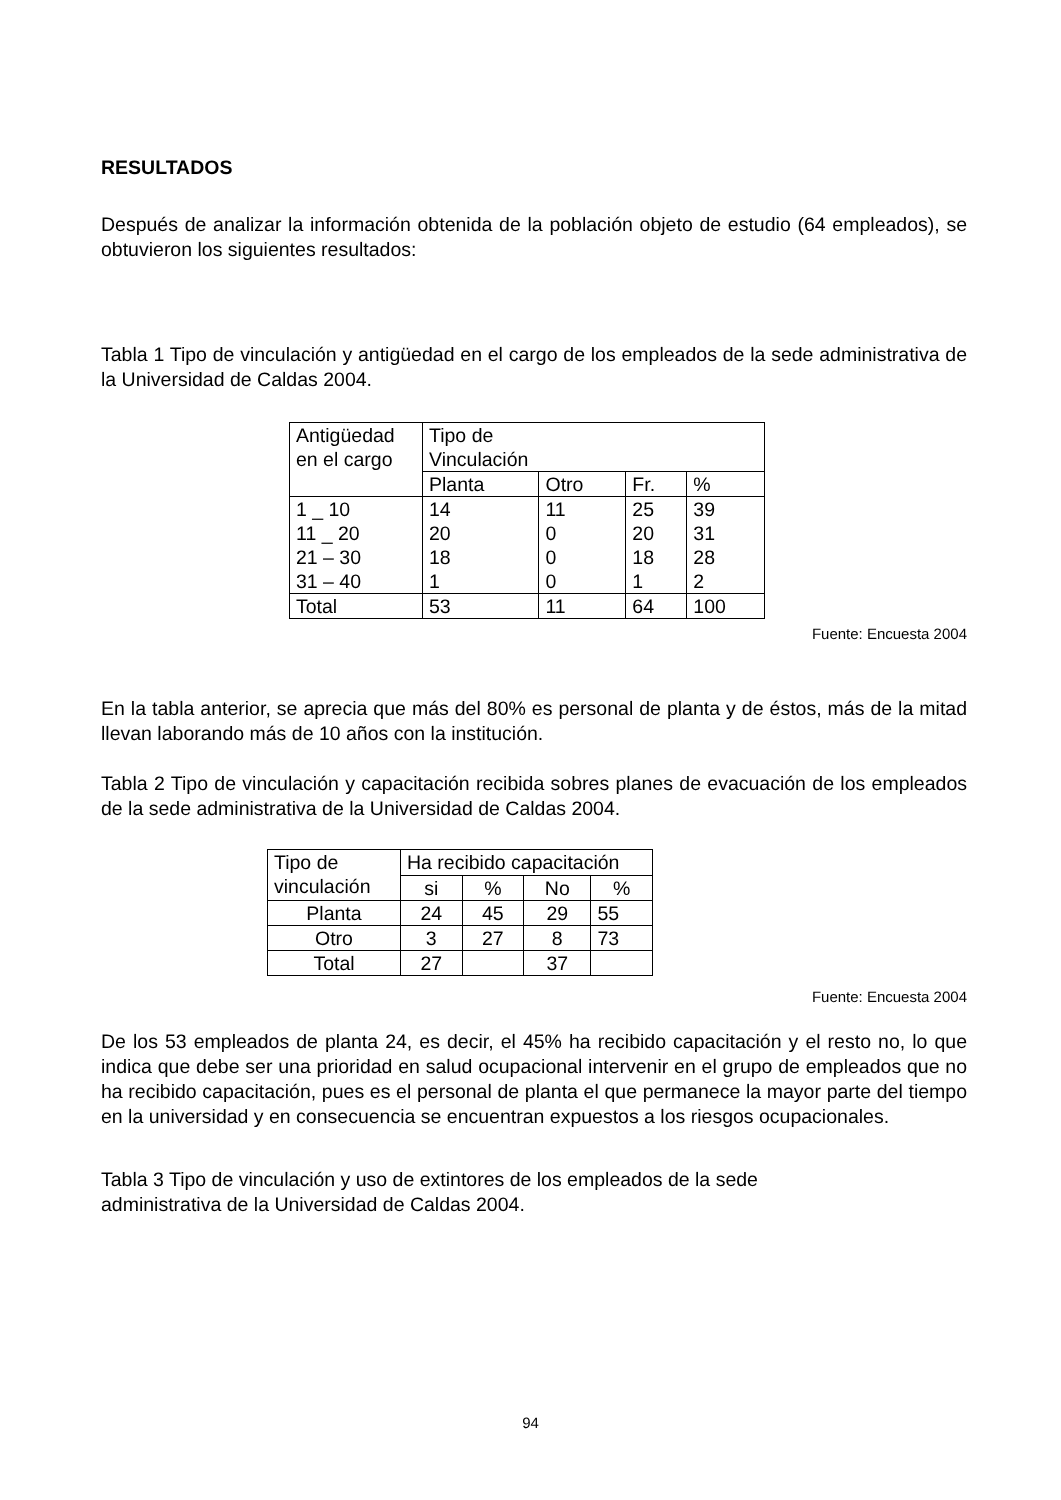RESULTADOS
Después de analizar la información obtenida de la población objeto de estudio (64 empleados), se obtuvieron los siguientes resultados:
Tabla 1 Tipo de vinculación y antigüedad en el cargo de los empleados de la sede administrativa de la Universidad de Caldas 2004.
| Antigüedad en el cargo | Tipo de Vinculación | | | |
| | Planta | Otro | Fr. | % |
| 1 _ 10 11 _ 20 21 – 30 31 – 40 | 14 20 18 1 | 11 0 0 0 | 25 20 18 1 | 39 31 28 2 |
| Total | 53 | 11 | 64 | 100 |
Fuente: Encuesta 2004
En la tabla anterior, se aprecia que más del 80% es personal de planta y de éstos, más de la mitad llevan laborando más de 10 años con la institución.
Tabla 2 Tipo de vinculación y capacitación recibida sobres planes de evacuación de los empleados de la sede administrativa de la Universidad de Caldas 2004.
| Tipo de vinculación | Ha recibido capacitación | | | |
| | si | % | No | % |
| Planta | 24 | 45 | 29 | 55 |
| Otro | 3 | 27 | 8 | 73 |
| Total | 27 | | 37 | |
Fuente: Encuesta 2004
De los 53 empleados de planta 24, es decir, el 45% ha recibido capacitación y el resto no, lo que indica que debe ser una prioridad en salud ocupacional intervenir en el grupo de empleados que no ha recibido capacitación, pues es el personal de planta el que permanece la mayor parte del tiempo en la universidad y en consecuencia se encuentran expuestos a los riesgos ocupacionales.
Tabla 3 Tipo de vinculación y uso de extintores de los empleados de la sede
administrativa de la Universidad de Caldas 2004.
94